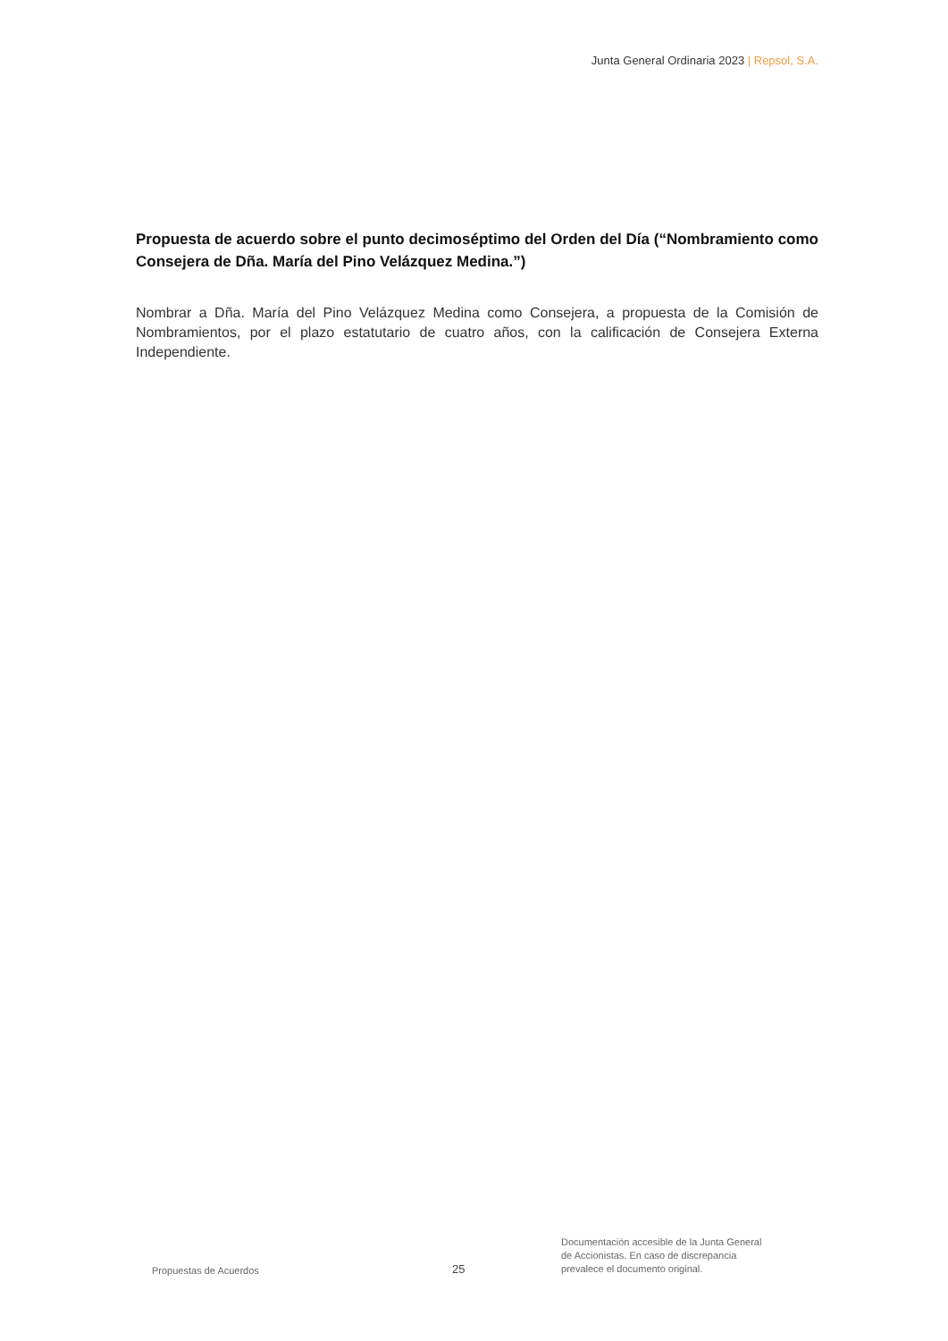Junta General Ordinaria 2023 | Repsol, S.A.
Propuesta de acuerdo sobre el punto decimoséptimo del Orden del Día (“Nombramiento como Consejera de Dña. María del Pino Velázquez Medina.”)
Nombrar a Dña. María del Pino Velázquez Medina como Consejera, a propuesta de la Comisión de Nombramientos, por el plazo estatutario de cuatro años, con la calificación de Consejera Externa Independiente.
Propuestas de Acuerdos
25
Documentación accesible de la Junta General
de Accionistas. En caso de discrepancia
prevalece el documento original.